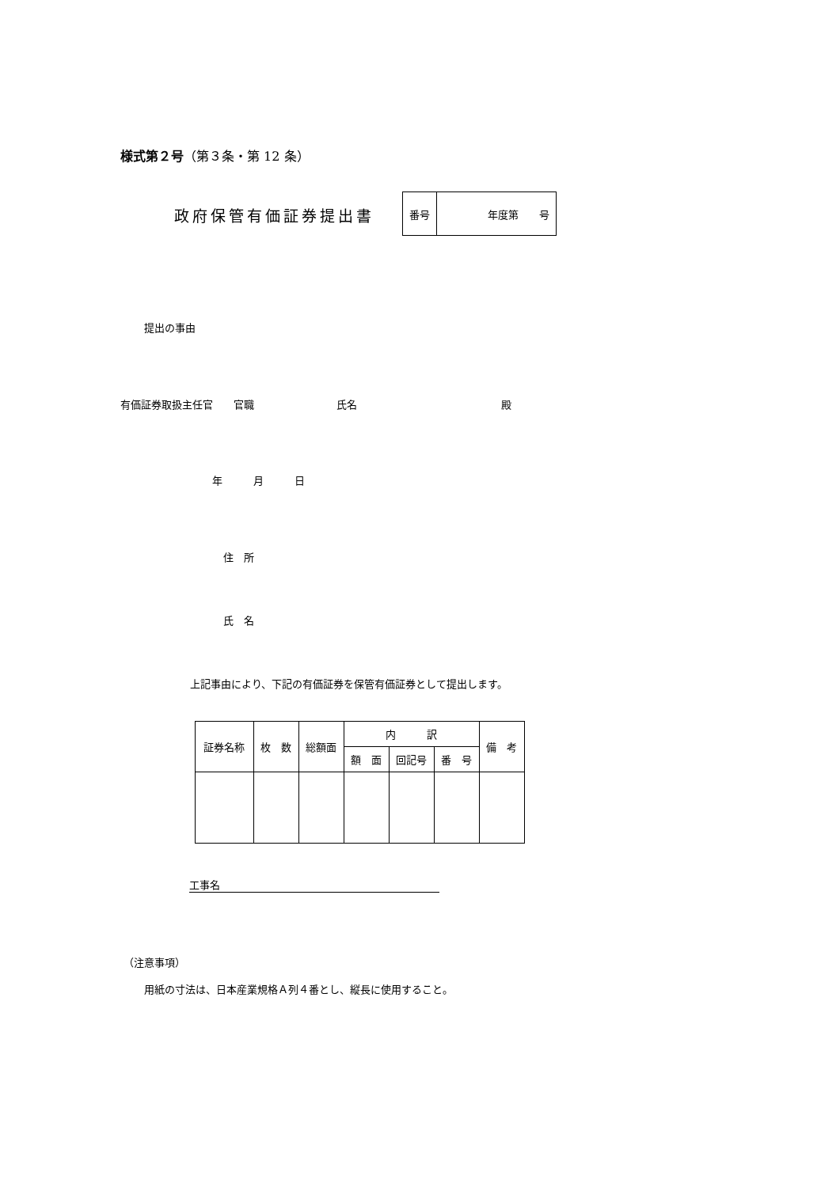様式第２号（第３条・第 12 条）
政府保管有価証券提出書
| 番号 | 年度第 号 |
提出の事由
有価証券取扱主任官　　官職　　　　　　　　氏名　　　　　　　　　　　　　　殿
年　　　月　　　日
住　所
氏　名
上記事由により、下記の有価証券を保管有価証券として提出します。
| 証券名称 | 枚 数 | 総額面 | 内 訳 | | | 備 考 |
| --- | --- | --- | --- | --- | --- | --- |
| | | | 額 面 | 回記号 | 番 号 | |
工事名
（注意事項）
用紙の寸法は、日本産業規格Ａ列４番とし、縦長に使用すること。